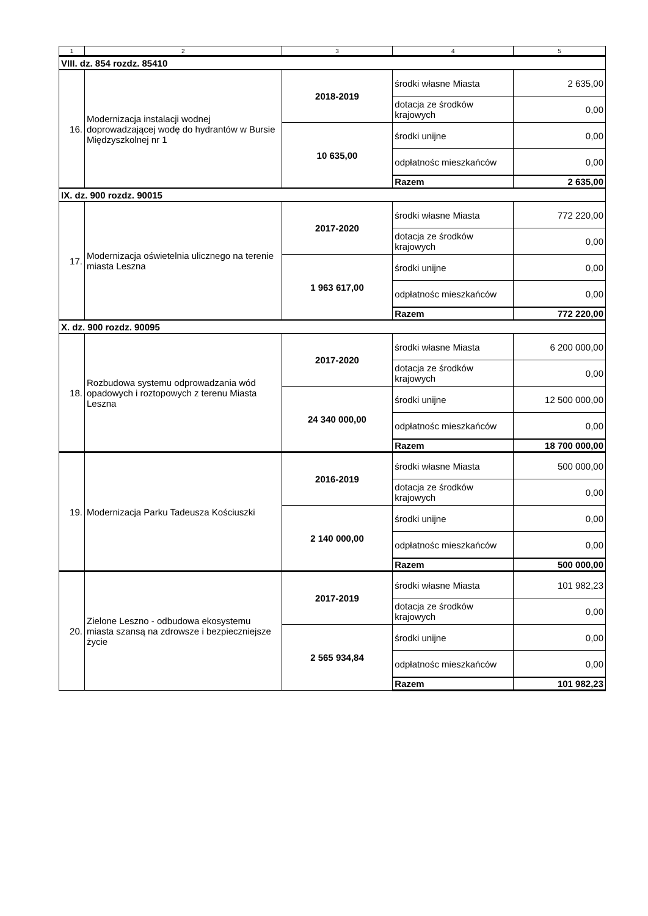| 1 | 2 | 3 | 4 | 5 |
| VIII. dz. 854 rozdz. 85410 | | | | |
| 16. | Modernizacja instalacji wodnej doprowadzającej wodę do hydrantów w Bursie Międzyszkolnej nr 1 | 2018-2019 | środki własne Miasta | 2 635,00 |
| | | | dotacja ze środków krajowych | 0,00 |
| | | 10 635,00 | środki unijne | 0,00 |
| | | | odpłatnośc mieszkańców | 0,00 |
| | | | Razem | 2 635,00 |
| IX. dz. 900 rozdz. 90015 | | | | |
| 17. | Modernizacja oświetelnia ulicznego na terenie miasta Leszna | 2017-2020 | środki własne Miasta | 772 220,00 |
| | | | dotacja ze środków krajowych | 0,00 |
| | | 1 963 617,00 | środki unijne | 0,00 |
| | | | odpłatnośc mieszkańców | 0,00 |
| | | | Razem | 772 220,00 |
| X. dz. 900 rozdz. 90095 | | | | |
| 18. | Rozbudowa systemu odprowadzania wód opadowych i roztopowych z terenu Miasta Leszna | 2017-2020 | środki własne Miasta | 6 200 000,00 |
| | | | dotacja ze środków krajowych | 0,00 |
| | | 24 340 000,00 | środki unijne | 12 500 000,00 |
| | | | odpłatnośc mieszkańców | 0,00 |
| | | | Razem | 18 700 000,00 |
| 19. | Modernizacja Parku Tadeusza Kościuszki | 2016-2019 | środki własne Miasta | 500 000,00 |
| | | | dotacja ze środków krajowych | 0,00 |
| | | 2 140 000,00 | środki unijne | 0,00 |
| | | | odpłatnośc mieszkańców | 0,00 |
| | | | Razem | 500 000,00 |
| 20. | Zielone Leszno - odbudowa ekosystemu miasta szansą na zdrowsze i bezpieczniejsze życie | 2017-2019 | środki własne Miasta | 101 982,23 |
| | | | dotacja ze środków krajowych | 0,00 |
| | | 2 565 934,84 | środki unijne | 0,00 |
| | | | odpłatnośc mieszkańców | 0,00 |
| | | | Razem | 101 982,23 |